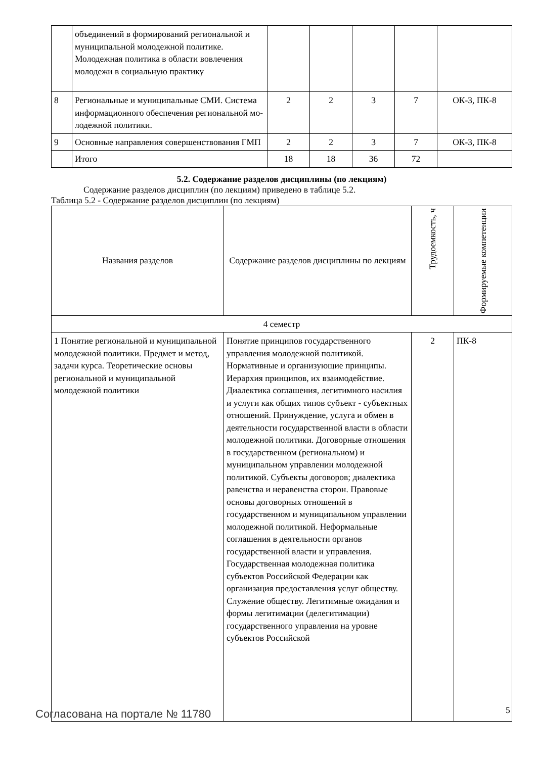| | объединений в формирований региональной и муниципальной молодежной политике. Молодежная политика в области вовлечения молодежи в социальную практику | | | | | |
| 8 | Региональные и муниципальные СМИ. Система информационного обеспечения региональной мо-лодежной политики. | 2 | 2 | 3 | 7 | ОК-3, ПК-8 |
| 9 | Основные направления совершенствования ГМП | 2 | 2 | 3 | 7 | ОК-3, ПК-8 |
| | Итого | 18 | 18 | 36 | 72 | |
5.2. Содержание разделов дисциплины (по лекциям)
Содержание разделов дисциплин (по лекциям) приведено в таблице 5.2.
Таблица 5.2 - Содержание разделов дисциплин (по лекциям)
| Названия разделов | Содержание разделов дисциплины по лекциям | Трудоемкость, ч | Формируемые компетенции |
| --- | --- | --- | --- |
| 4 семестр | | | |
| 1 Понятие региональной и муниципальной молодежной политики. Предмет и метод, задачи курса. Теоретические основы региональной и муниципальной молодежной политики | Понятие принципов государственного управления молодежной политикой. Нормативные и организующие принципы. Иерархия принципов, их взаимодействие. Диалектика соглашения, легитимного насилия и услуги как общих типов субъект - субъектных отношений. Принуждение, услуга и обмен в деятельности государственной власти в области молодежной политики. Договорные отношения в государственном (региональном) и муниципальном управлении молодежной политикой. Субъекты договоров; диалектика равенства и неравенства сторон. Правовые основы договорных отношений в государственном и муниципальном управлении молодежной политикой. Неформальные соглашения в деятельности органов государственной власти и управления. Государственная молодежная политика субъектов Российской Федерации как организация предоставления услуг обществу. Служение обществу. Легитимные ожидания и формы легитимации (делегитимации) государственного управления на уровне субъектов Российской | 2 | ПК-8 |
Согласована на портале № 11780 5